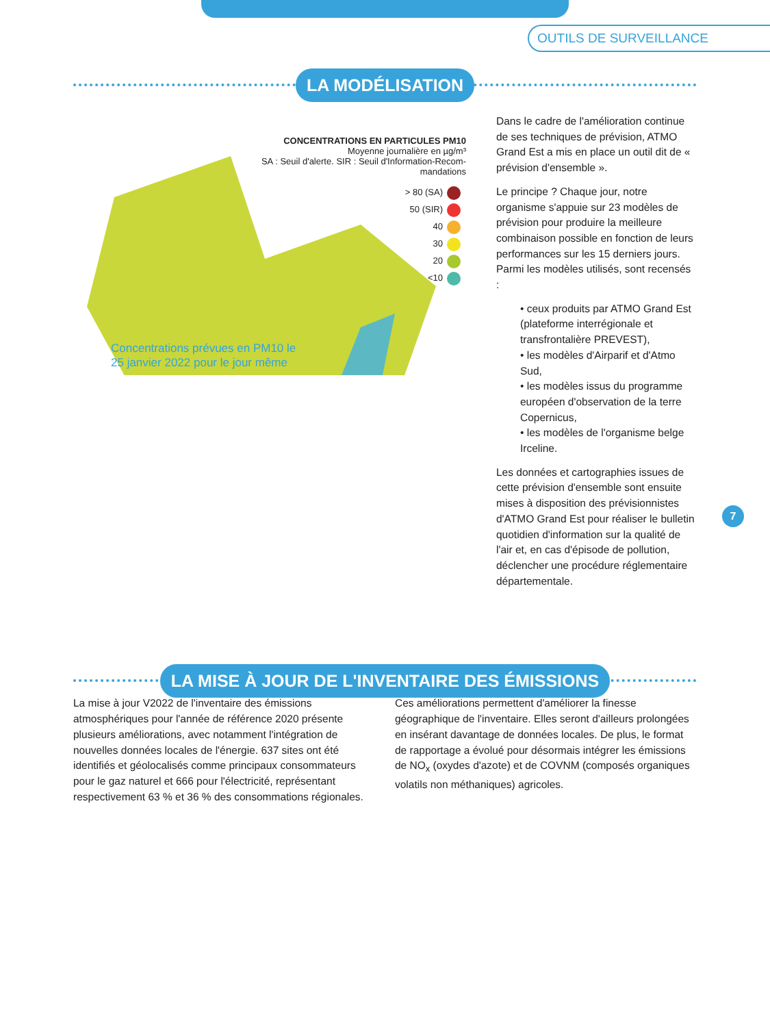OUTILS DE SURVEILLANCE
LA MODÉLISATION
CONCENTRATIONS EN PARTICULES PM10
Moyenne journalière en µg/m³
SA : Seuil d'alerte. SIR : Seuil d'Information-Recom-
mandations
> 80 (SA)
50 (SIR)
40
30
20
<10
Concentrations prévues en PM10 le
25 janvier 2022 pour le jour même
Dans le cadre de l'amélioration continue de ses techniques de prévision, ATMO Grand Est a mis en place un outil dit de « prévision d'ensemble ».
Le principe ? Chaque jour, notre organisme s'appuie sur 23 modèles de prévision pour produire la meilleure combinaison possible en fonction de leurs performances sur les 15 derniers jours. Parmi les modèles utilisés, sont recensés :
• ceux produits par ATMO Grand Est (plateforme interrégionale et transfrontalière PREVEST),
• les modèles d'Airparif et d'Atmo Sud,
• les modèles issus du programme européen d'observation de la terre Copernicus,
• les modèles de l'organisme belge Irceline.
Les données et cartographies issues de cette prévision d'ensemble sont ensuite mises à disposition des prévisionnistes d'ATMO Grand Est pour réaliser le bulletin quotidien d'information sur la qualité de l'air et, en cas d'épisode de pollution, déclencher une procédure réglementaire départementale.
7
LA MISE À JOUR DE L'INVENTAIRE DES ÉMISSIONS
La mise à jour V2022 de l'inventaire des émissions atmosphériques pour l'année de référence 2020 présente plusieurs améliorations, avec notamment l'intégration de nouvelles données locales de l'énergie. 637 sites ont été identifiés et géolocalisés comme principaux consommateurs pour le gaz naturel et 666 pour l'électricité, représentant respectivement 63 % et 36 % des consommations régionales.
Ces améliorations permettent d'améliorer la finesse géographique de l'inventaire. Elles seront d'ailleurs prolongées en insérant davantage de données locales. De plus, le format de rapportage a évolué pour désormais intégrer les émissions de NO<sub>x</sub> (oxydes d'azote) et de COVNM (composés organiques volatils non méthaniques) agricoles.